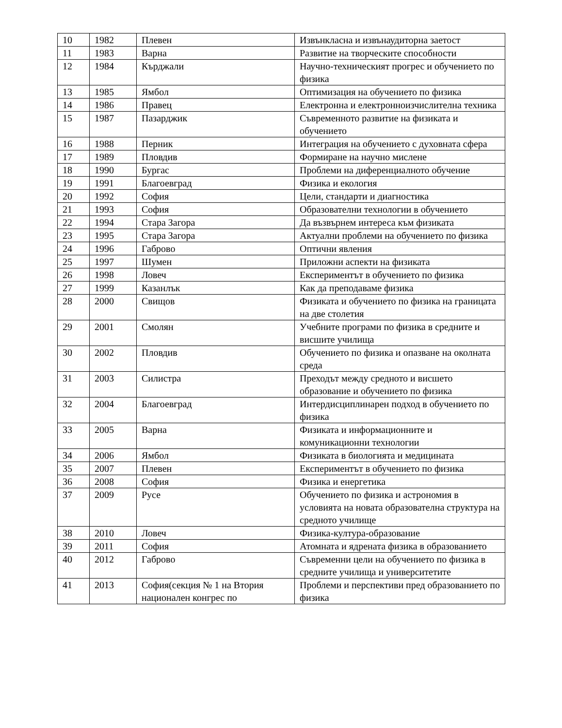| 10 | 1982 | Плевен | Извънкласна и извънаудиторна заетост |
| 11 | 1983 | Варна | Развитие на творческите способности |
| 12 | 1984 | Кърджали | Научно-техническият прогрес и обучението по физика |
| 13 | 1985 | Ямбол | Оптимизация на обучението по физика |
| 14 | 1986 | Правец | Електронна и електронноизчислителна техника |
| 15 | 1987 | Пазарджик | Съвременното развитие на физиката и обучението |
| 16 | 1988 | Перник | Интеграция на обучението с духовната сфера |
| 17 | 1989 | Пловдив | Формиране на научно мислене |
| 18 | 1990 | Бургас | Проблеми на диференциалното обучение |
| 19 | 1991 | Благоевград | Физика и екология |
| 20 | 1992 | София | Цели, стандарти и диагностика |
| 21 | 1993 | София | Образователни технологии в обучението |
| 22 | 1994 | Стара Загора | Да възвърнем интереса към физиката |
| 23 | 1995 | Стара Загора | Актуални проблеми на обучението по физика |
| 24 | 1996 | Габрово | Оптични явления |
| 25 | 1997 | Шумен | Приложни аспекти на физиката |
| 26 | 1998 | Ловеч | Експериментът в обучението по физика |
| 27 | 1999 | Казанлък | Как да преподаваме физика |
| 28 | 2000 | Свищов | Физиката и обучението по физика на границата на две столетия |
| 29 | 2001 | Смолян | Учебните програми по физика в средните и висшите училища |
| 30 | 2002 | Пловдив | Обучението по физика и опазване на околната среда |
| 31 | 2003 | Силистра | Преходът между средното и висшето образование и обучението по физика |
| 32 | 2004 | Благоевград | Интердисциплинарен подход в обучението по физика |
| 33 | 2005 | Варна | Физиката и информационните и комуникационни технологии |
| 34 | 2006 | Ямбол | Физиката в биологията и медицината |
| 35 | 2007 | Плевен | Експериментът в обучението по физика |
| 36 | 2008 | София | Физика и енергетика |
| 37 | 2009 | Русе | Обучението по физика и астрономия в условията на новата образователна структура на средното училище |
| 38 | 2010 | Ловеч | Физика-култура-образование |
| 39 | 2011 | София | Атомната и ядрената физика в образованието |
| 40 | 2012 | Габрово | Съвременни цели на обучението по физика в средните училища и университетите |
| 41 | 2013 | София(секция № 1 на Втория национален конгрес по | Проблеми и перспективи пред образованието по физика |